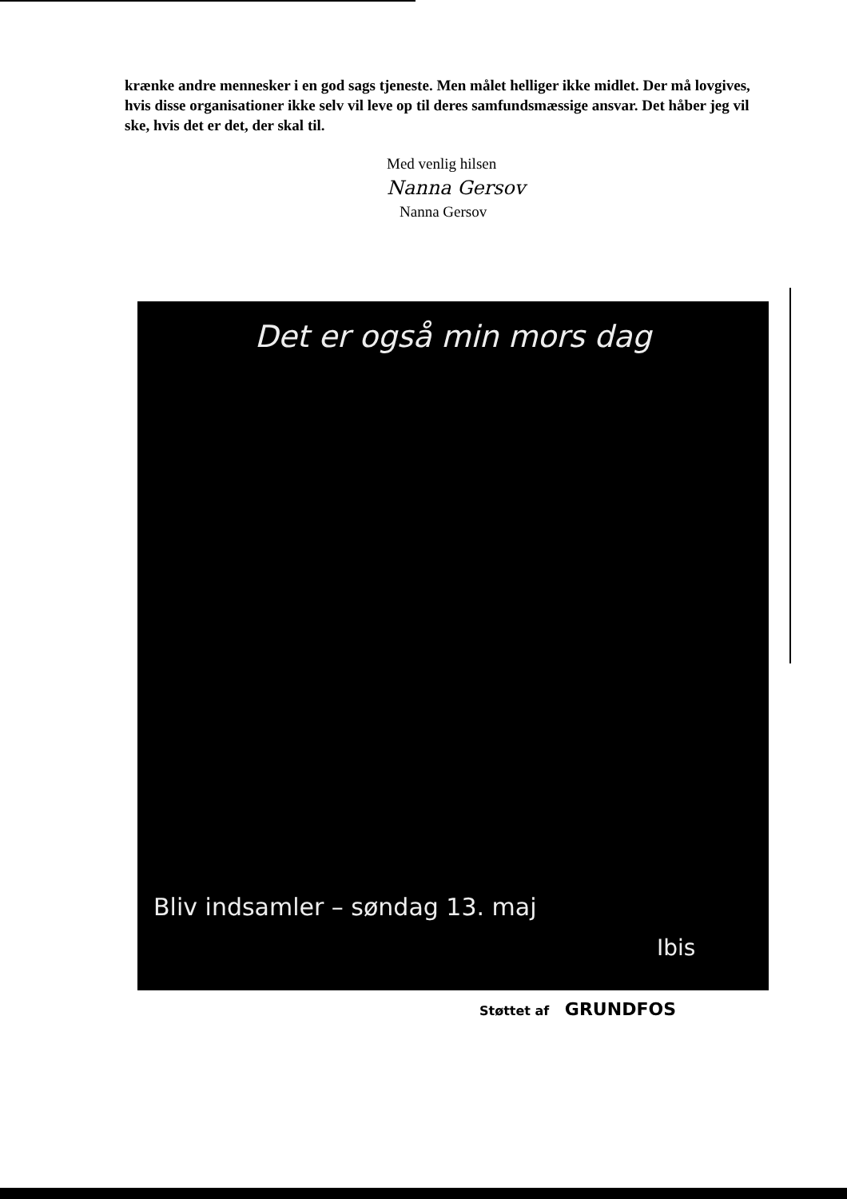krænke andre mennesker i en god sags tjeneste. Men målet helliger ikke midlet. Der må lovgives, hvis disse organisationer ikke selv vil leve op til deres samfundsmæssige ansvar. Det håber jeg vil ske, hvis det er det, der skal til.
Med venlig hilsen
Nanna Gersov
Nanna Gersov
Det er også min mors dag
Bliv indsamler – søndag 13. maj
Ibis
Støttet af GRUNDFOS